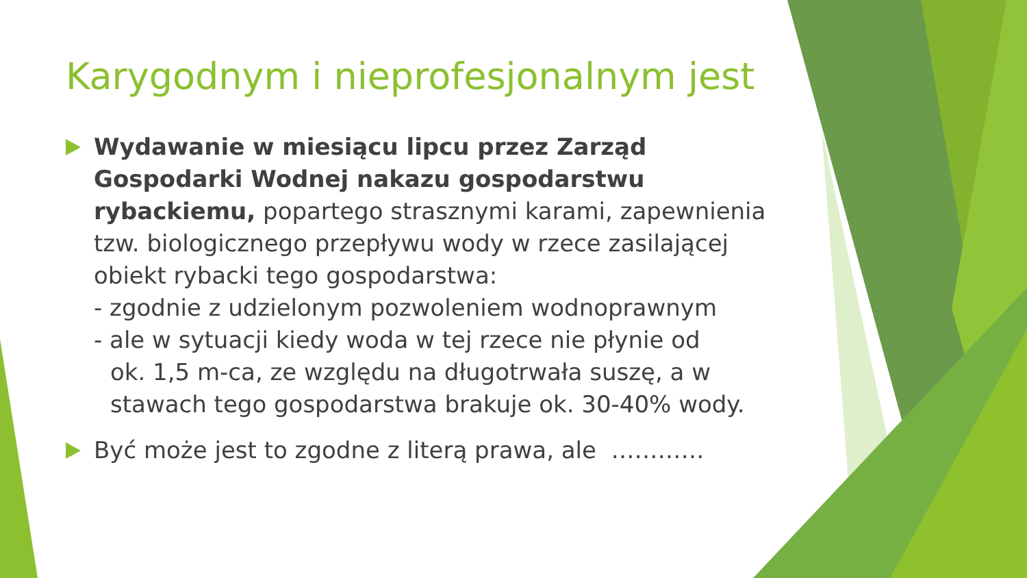Karygodnym i nieprofesjonalnym jest
Wydawanie w miesiącu lipcu przez Zarząd Gospodarki Wodnej nakazu gospodarstwu rybackiemu, popartego strasznymi karami, zapewnienia tzw. biologicznego przepływu wody w rzece zasilającej obiekt rybacki tego gospodarstwa:
- zgodnie z udzielonym pozwoleniem wodnoprawnym
- ale w sytuacji kiedy woda w tej rzece nie płynie od
ok. 1,5 m-ca, ze względu na długotrwała suszę, a w stawach tego gospodarstwa brakuje ok. 30-40% wody.
Być może jest to zgodne z literą prawa, ale …………